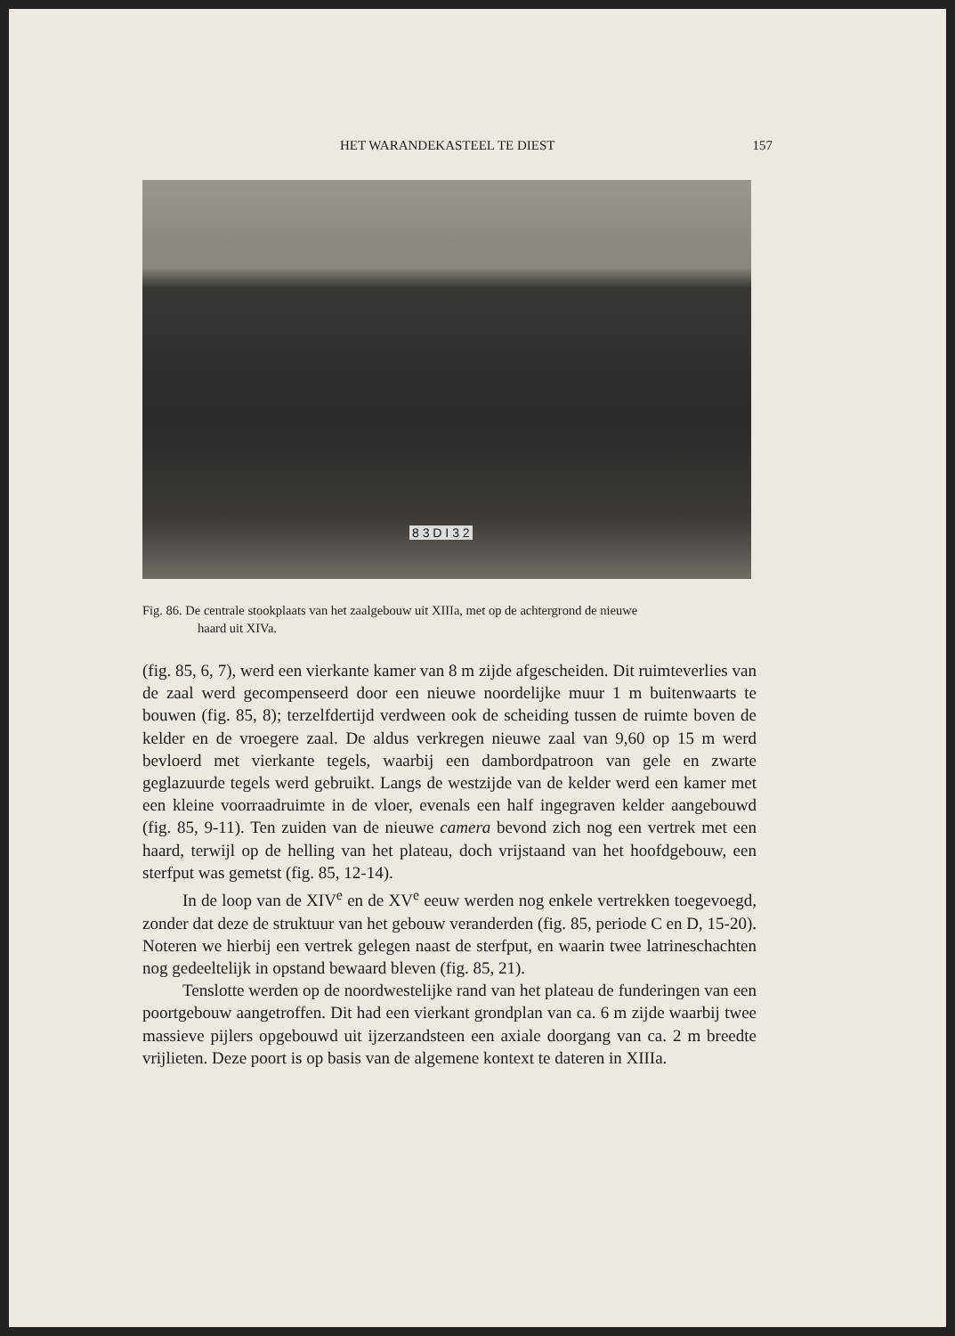HET WARANDEKASTEEL TE DIEST 157
8 3 D I 3 2
Fig. 86. De centrale stookplaats van het zaalgebouw uit XIIIa, met op de achtergrond de nieuwe
haard uit XIVa.
(fig. 85, 6, 7), werd een vierkante kamer van 8 m zijde afgescheiden. Dit ruimteverlies van de zaal werd gecompenseerd door een nieuwe noordelijke muur 1 m buitenwaarts te bouwen (fig. 85, 8); terzelfdertijd verdween ook de scheiding tussen de ruimte boven de kelder en de vroegere zaal. De aldus verkregen nieuwe zaal van 9,60 op 15 m werd bevloerd met vierkante tegels, waarbij een dambordpatroon van gele en zwarte geglazuurde tegels werd gebruikt. Langs de westzijde van de kelder werd een kamer met een kleine voorraadruimte in de vloer, evenals een half ingegraven kelder aangebouwd (fig. 85, 9-11). Ten zuiden van de nieuwe camera bevond zich nog een vertrek met een haard, terwijl op de helling van het plateau, doch vrijstaand van het hoofdgebouw, een sterfput was gemetst (fig. 85, 12-14).
In de loop van de XIV<sup>e</sup> en de XV<sup>e</sup> eeuw werden nog enkele vertrekken toegevoegd, zonder dat deze de struktuur van het gebouw veranderden (fig. 85, periode C en D, 15-20). Noteren we hierbij een vertrek gelegen naast de sterfput, en waarin twee latrineschachten nog gedeeltelijk in opstand bewaard bleven (fig. 85, 21).
Tenslotte werden op de noordwestelijke rand van het plateau de funderingen van een poortgebouw aangetroffen. Dit had een vierkant grondplan van ca. 6 m zijde waarbij twee massieve pijlers opgebouwd uit ijzerzandsteen een axiale doorgang van ca. 2 m breedte vrijlieten. Deze poort is op basis van de algemene kontext te dateren in XIIIa.